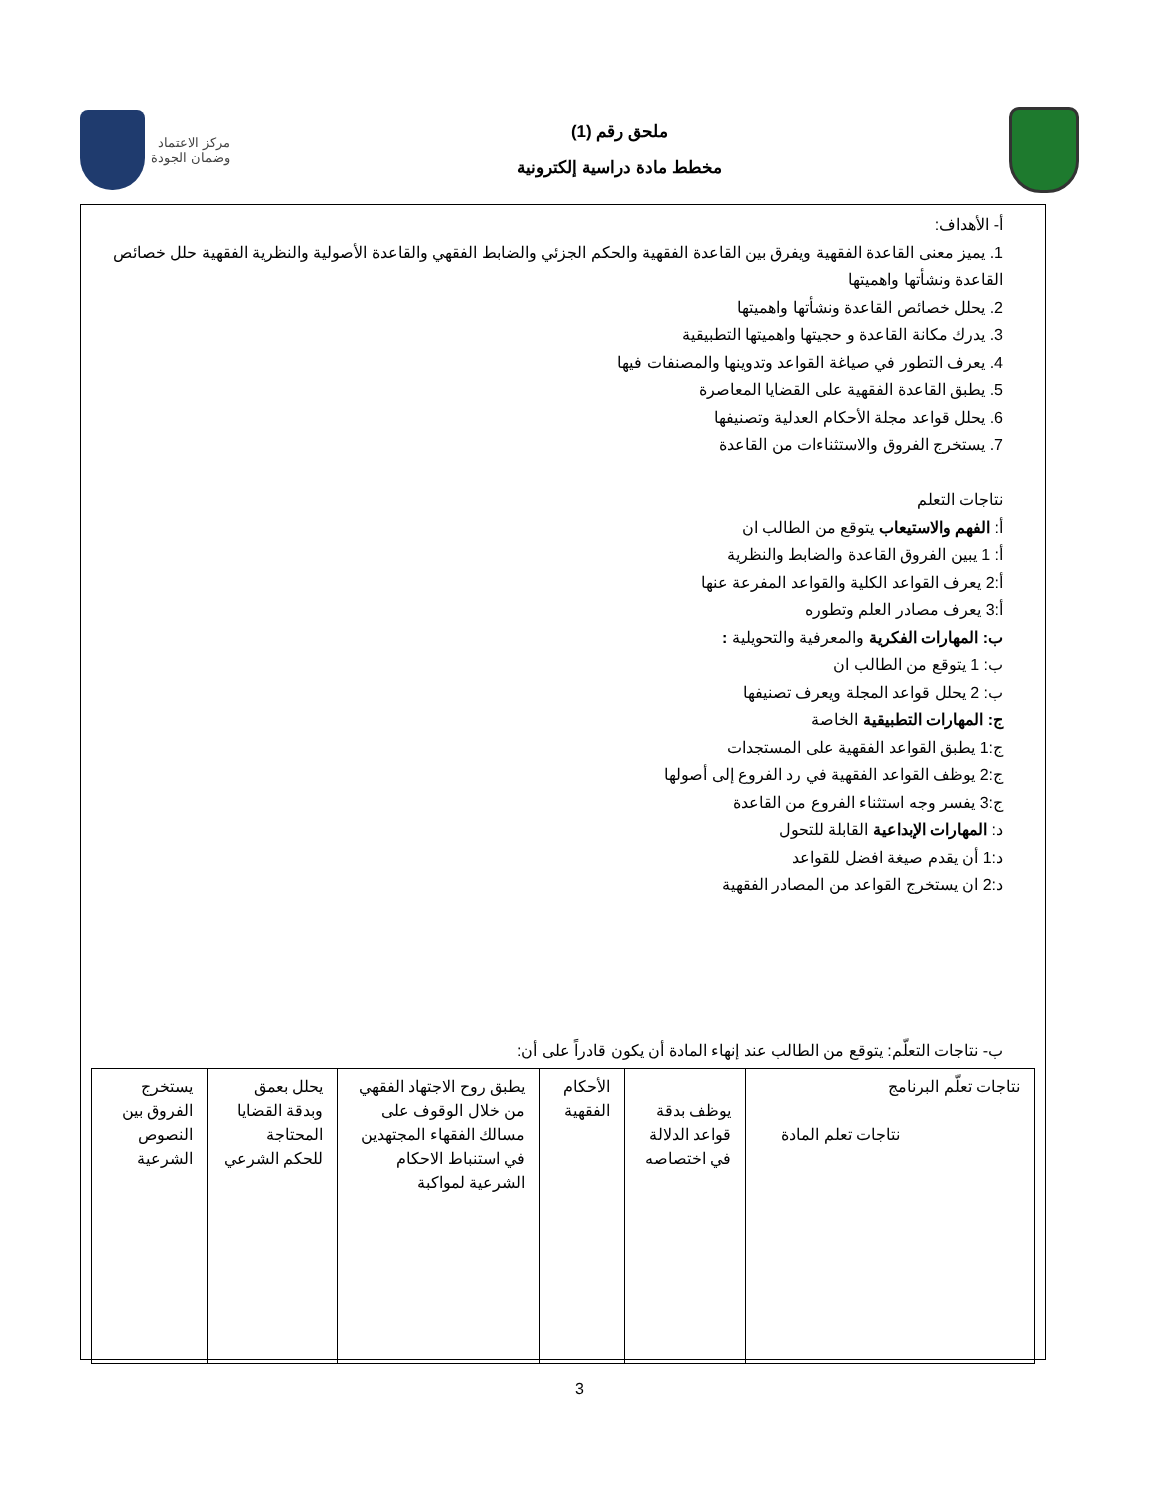ملحق رقم (1)
مخطط مادة دراسية إلكترونية
مركز الاعتماد
وضمان الجودة
أ- الأهداف:
1. يميز معنى القاعدة الفقهية ويفرق بين القاعدة الفقهية والحكم الجزئي والضابط الفقهي والقاعدة الأصولية والنظرية الفقهية حلل خصائص القاعدة ونشأتها واهميتها
2. يحلل خصائص القاعدة ونشأتها واهميتها
3. يدرك مكانة القاعدة و حجيتها واهميتها التطبيقية
4. يعرف التطور في صياغة القواعد وتدوينها والمصنفات فيها
5. يطبق القاعدة الفقهية على القضايا المعاصرة
6. يحلل قواعد مجلة الأحكام العدلية وتصنيفها
7. يستخرج الفروق والاستثناءات من القاعدة
نتاجات التعلم
أ: الفهم والاستيعاب يتوقع من الطالب ان
أ: 1 يبين الفروق القاعدة والضابط والنظرية
أ:2 يعرف القواعد الكلية والقواعد المفرعة عنها
أ:3 يعرف مصادر العلم وتطوره
ب: المهارات الفكرية والمعرفية والتحويلية :
ب: 1 يتوقع من الطالب ان
ب: 2 يحلل قواعد المجلة ويعرف تصنيفها
ج: المهارات التطبيقية الخاصة
ج:1 يطبق القواعد الفقهية على المستجدات
ج:2 يوظف القواعد الفقهية في رد الفروع إلى أصولها
ج:3 يفسر وجه استثناء الفروع من القاعدة
د: المهارات الإبداعية القابلة للتحول
د:1 أن يقدم صيغة افضل للقواعد
د:2 ان يستخرج القواعد من المصادر الفقهية
ب- نتاجات التعلّم: يتوقع من الطالب عند إنهاء المادة أن يكون قادراً على أن:
| نتاجات تعلّم البرنامج نتاجات تعلم المادة | يوظف بدقة قواعد الدلالة في اختصاصه | الأحكام الفقهية | يطبق روح الاجتهاد الفقهي من خلال الوقوف على مسالك الفقهاء المجتهدين في استنباط الاحكام الشرعية لمواكبة | يحلل بعمق وبدقة القضايا المحتاجة للحكم الشرعي | يستخرج الفروق بين النصوص الشرعية |
3